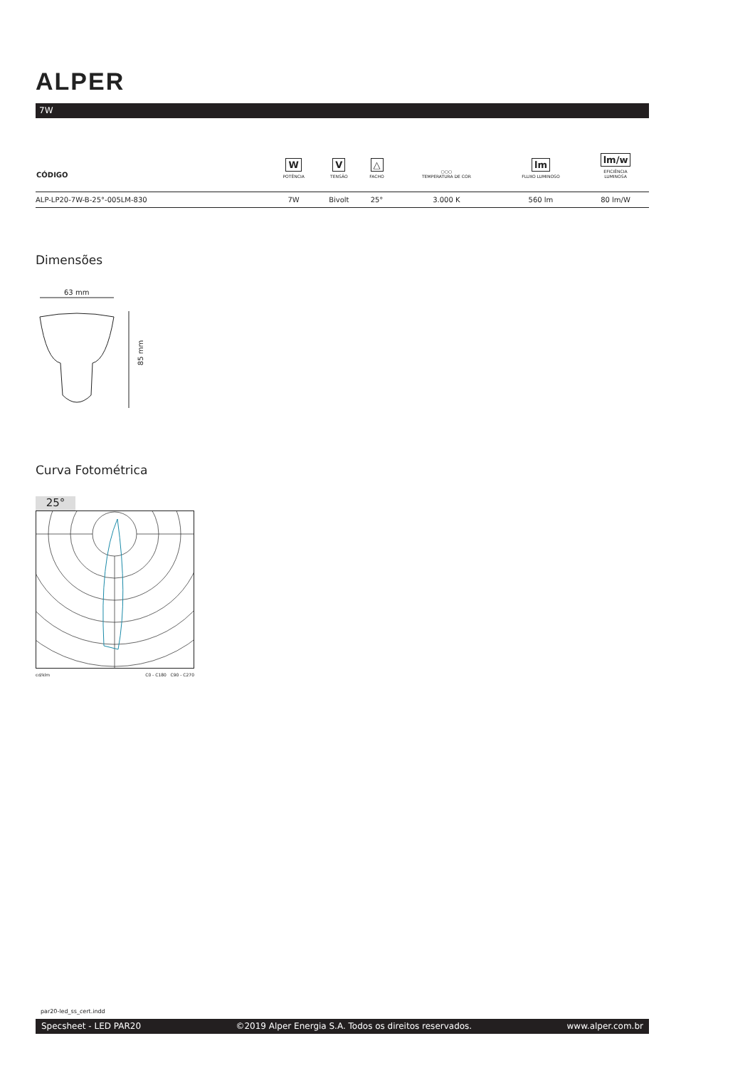ALPER
7W
| CÓDIGO | W POTÊNCIA | V TENSÃO | △ FACHO | ○○○ TEMPERATURA DE COR | lm FLUXO LUMINOSO | lm/w EFICIÊNCIA LUMINOSA |
| --- | --- | --- | --- | --- | --- | --- |
| ALP-LP20-7W-B-25°-005LM-830 | 7W | Bivolt | 25° | 3.000 K | 560 lm | 80 lm/W |
Dimensões
63 mm
85 mm
Curva Fotométrica
25°
cd/klm C0 - C180 C90 - C270
par20-led_ss_cert.indd
Specsheet - LED PAR20 ©2019 Alper Energia S.A. Todos os direitos reservados. www.alper.com.br